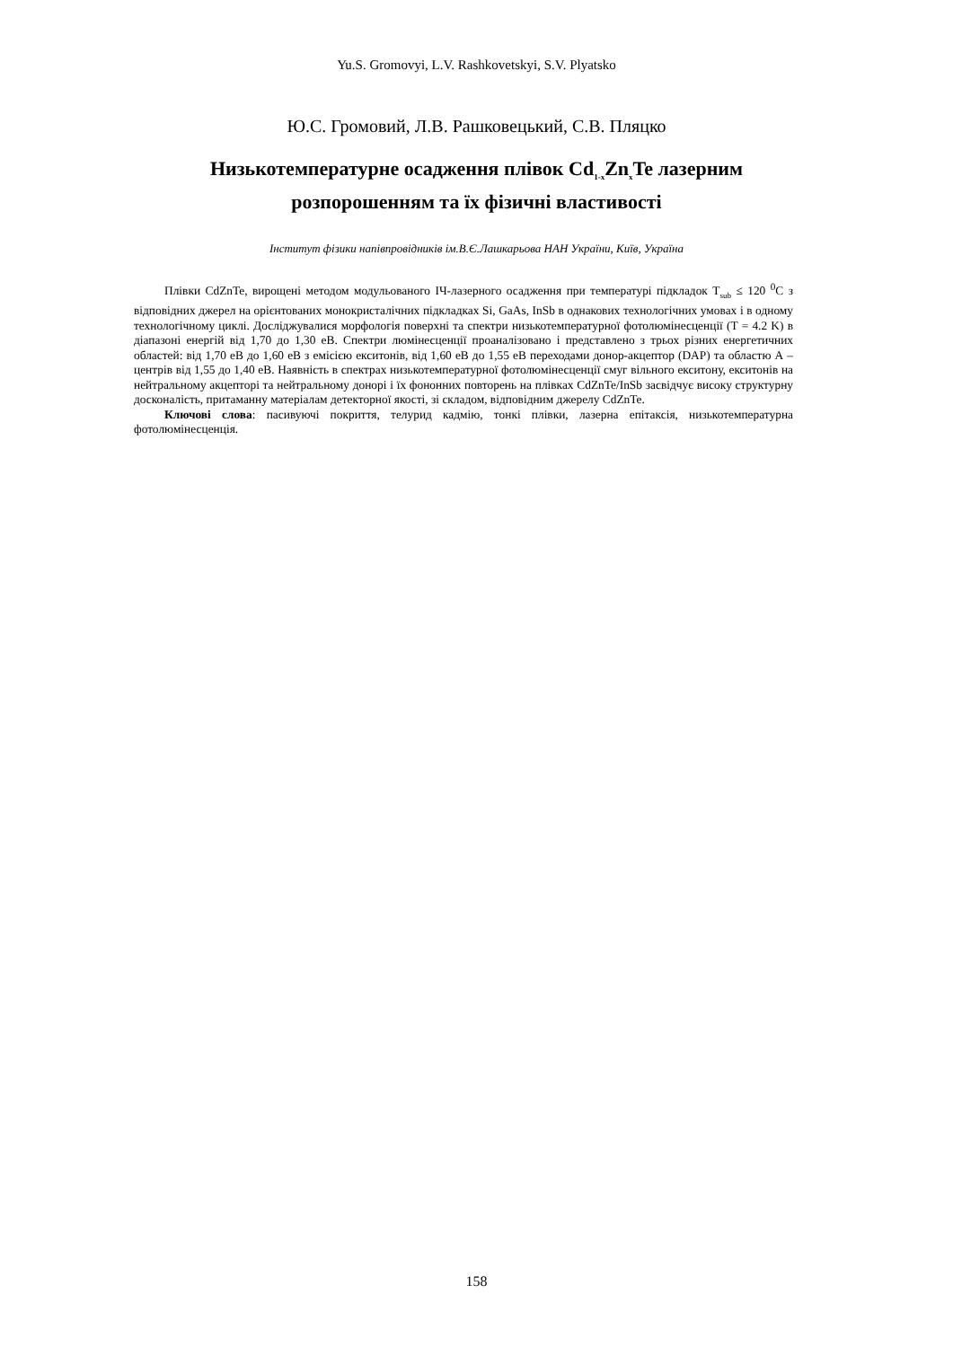Yu.S. Gromovyi, L.V. Rashkovetskyi, S.V. Plyatsko
Ю.С. Громовий, Л.В. Рашковецький, С.В. Пляцко
Низькотемпературне осадження плівок Cd<sub>1-x</sub>Zn<sub>x</sub>Te лазерним розпорошенням та їх фізичні властивості
Інститут фізики напівпровідників ім.В.Є.Лашкарьова НАН України, Київ, Україна
Плівки CdZnTe, вирощені методом модульованого ІЧ-лазерного осадження при температурі підкладок T<sub>sub</sub> ≤ 120 <sup>0</sup>С з відповідних джерел на орієнтованих монокристалічних підкладках Si, GaAs, InSb в однакових технологічних умовах і в одному технологічному циклі. Досліджувалися морфологія поверхні та спектри низькотемпературної фотолюмінесценції (T = 4.2 K) в діапазоні енергій від 1,70 до 1,30 еВ. Спектри люмінесценції проаналізовано і представлено з трьох різних енергетичних областей: від 1,70 еВ до 1,60 еВ з емісією екситонів, від 1,60 еВ до 1,55 еВ переходами донор-акцептор (DAP) та областю А – центрів від 1,55 до 1,40 еВ. Наявність в спектрах низькотемпературної фотолюмінесценції смуг вільного екситону, екситонів на нейтральному акцепторі та нейтральному донорі і їх фононних повторень на плівках CdZnTe/InSb засвідчує високу структурну досконалість, притаманну матеріалам детекторної якості, зі складом, відповідним джерелу CdZnTe.
Ключові слова: пасивуючі покриття, телурид кадмію, тонкі плівки, лазерна епітаксія, низькотемпературна фотолюмінесценція.
158